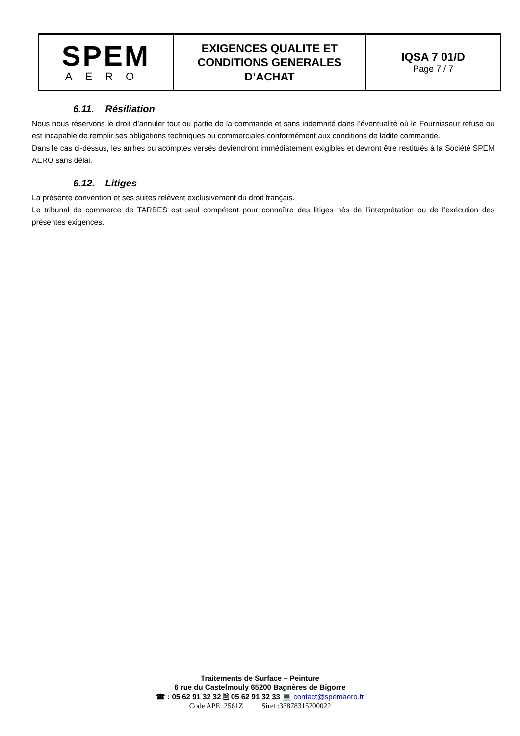| SPEM AERO | EXIGENCES QUALITE ET CONDITIONS GENERALES D’ACHAT | IQSA 7 01/D Page 7 / 7 |
6.11. Résiliation
Nous nous réservons le droit d’annuler tout ou partie de la commande et sans indemnité dans l’éventualité où le Fournisseur refuse ou est incapable de remplir ses obligations techniques ou commerciales conformément aux conditions de ladite commande.
Dans le cas ci-dessus, les arrhes ou acomptes versés deviendront immédiatement exigibles et devront être restitués à la Société SPEM AERO sans délai.
6.12. Litiges
La présente convention et ses suites relèvent exclusivement du droit français.
Le tribunal de commerce de TARBES est seul compétent pour connaître des litiges nés de l’interprétation ou de l’exécution des présentes exigences.
Traitements de Surface – Peinture
6 rue du Castelmouly 65200 Bagnères de Bigorre
☎ : 05 62 91 32 32 🗎 05 62 91 32 33 💻 contact@spemaero.fr
Code APE: 2561Z Siret :33878315200022